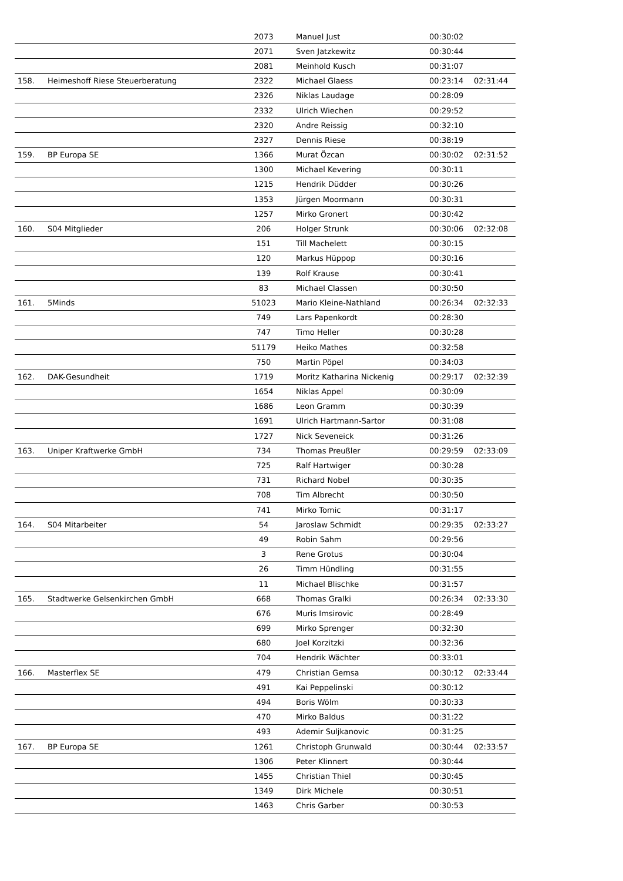| | | 2073 | Manuel Just | 00:30:02 | |
| | | 2071 | Sven Jatzkewitz | 00:30:44 | |
| | | 2081 | Meinhold Kusch | 00:31:07 | |
| 158. | Heimeshoff Riese Steuerberatung | 2322 | Michael Glaess | 00:23:14 | 02:31:44 |
| | | 2326 | Niklas Laudage | 00:28:09 | |
| | | 2332 | Ulrich Wiechen | 00:29:52 | |
| | | 2320 | Andre Reissig | 00:32:10 | |
| | | 2327 | Dennis Riese | 00:38:19 | |
| 159. | BP Europa SE | 1366 | Murat Özcan | 00:30:02 | 02:31:52 |
| | | 1300 | Michael Kevering | 00:30:11 | |
| | | 1215 | Hendrik Düdder | 00:30:26 | |
| | | 1353 | Jürgen Moormann | 00:30:31 | |
| | | 1257 | Mirko Gronert | 00:30:42 | |
| 160. | S04 Mitglieder | 206 | Holger Strunk | 00:30:06 | 02:32:08 |
| | | 151 | Till Machelett | 00:30:15 | |
| | | 120 | Markus Hüppop | 00:30:16 | |
| | | 139 | Rolf Krause | 00:30:41 | |
| | | 83 | Michael Classen | 00:30:50 | |
| 161. | 5Minds | 51023 | Mario Kleine-Nathland | 00:26:34 | 02:32:33 |
| | | 749 | Lars Papenkordt | 00:28:30 | |
| | | 747 | Timo Heller | 00:30:28 | |
| | | 51179 | Heiko Mathes | 00:32:58 | |
| | | 750 | Martin Pöpel | 00:34:03 | |
| 162. | DAK-Gesundheit | 1719 | Moritz Katharina Nickenig | 00:29:17 | 02:32:39 |
| | | 1654 | Niklas Appel | 00:30:09 | |
| | | 1686 | Leon Gramm | 00:30:39 | |
| | | 1691 | Ulrich Hartmann-Sartor | 00:31:08 | |
| | | 1727 | Nick Seveneick | 00:31:26 | |
| 163. | Uniper Kraftwerke GmbH | 734 | Thomas Preußler | 00:29:59 | 02:33:09 |
| | | 725 | Ralf Hartwiger | 00:30:28 | |
| | | 731 | Richard Nobel | 00:30:35 | |
| | | 708 | Tim Albrecht | 00:30:50 | |
| | | 741 | Mirko Tomic | 00:31:17 | |
| 164. | S04 Mitarbeiter | 54 | Jaroslaw Schmidt | 00:29:35 | 02:33:27 |
| | | 49 | Robin Sahm | 00:29:56 | |
| | | 3 | Rene Grotus | 00:30:04 | |
| | | 26 | Timm Hündling | 00:31:55 | |
| | | 11 | Michael Blischke | 00:31:57 | |
| 165. | Stadtwerke Gelsenkirchen GmbH | 668 | Thomas Gralki | 00:26:34 | 02:33:30 |
| | | 676 | Muris Imsirovic | 00:28:49 | |
| | | 699 | Mirko Sprenger | 00:32:30 | |
| | | 680 | Joel Korzitzki | 00:32:36 | |
| | | 704 | Hendrik Wächter | 00:33:01 | |
| 166. | Masterflex SE | 479 | Christian Gemsa | 00:30:12 | 02:33:44 |
| | | 491 | Kai Peppelinski | 00:30:12 | |
| | | 494 | Boris Wölm | 00:30:33 | |
| | | 470 | Mirko Baldus | 00:31:22 | |
| | | 493 | Ademir Suljkanovic | 00:31:25 | |
| 167. | BP Europa SE | 1261 | Christoph Grunwald | 00:30:44 | 02:33:57 |
| | | 1306 | Peter Klinnert | 00:30:44 | |
| | | 1455 | Christian Thiel | 00:30:45 | |
| | | 1349 | Dirk Michele | 00:30:51 | |
| | | 1463 | Chris Garber | 00:30:53 | |